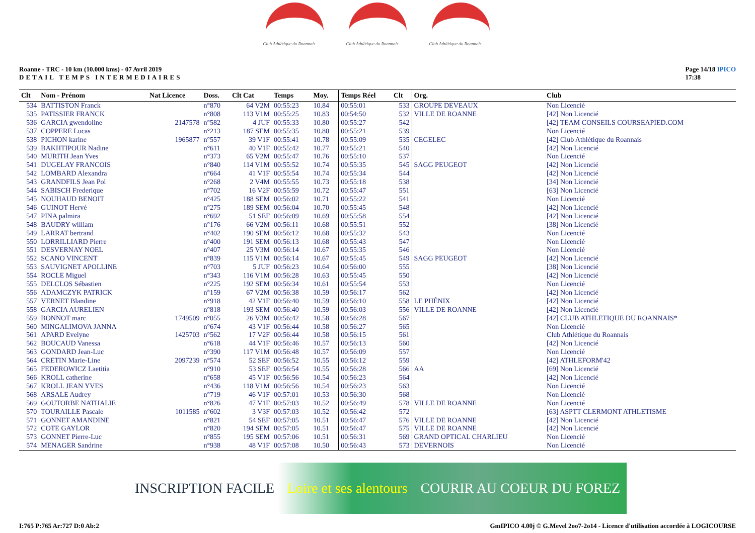Club Athlétique du Roannais
Club Athlétique du Roannais
Club Athlétique du Roannais
Roanne - TRC - 10 km (10.000 kms) - 07 Avril 2019
DETAIL TEMPS INTERMEDIAIRES
Page 14/18 IPICO
17:38
| Clt | Nom - Prénom | Nat Licence | Doss. | Clt Cat | Temps | Moy. | Temps Réel | Clt | Org. | Club |
| --- | --- | --- | --- | --- | --- | --- | --- | --- | --- | --- |
| 534 | BATTISTON Franck | | n°870 | 64 V2M | 00:55:23 | 10.84 | 00:55:01 | 533 | GROUPE DEVEAUX | Non Licencié |
| 535 | PATISSIER FRANCK | | n°808 | 113 V1M | 00:55:25 | 10.83 | 00:54:50 | 532 | VILLE DE ROANNE | [42] Non Licencié |
| 536 | GARCIA gwendoline | 2147578 | n°582 | 4 JUF | 00:55:33 | 10.80 | 00:55:27 | 542 | | [42] TEAM CONSEILS COURSEAPIED.COM |
| 537 | COPPERE Lucas | | n°213 | 187 SEM | 00:55:35 | 10.80 | 00:55:21 | 539 | | Non Licencié |
| 538 | PICHON karine | 1965877 | n°557 | 39 V1F | 00:55:41 | 10.78 | 00:55:09 | 535 | CEGELEC | [42] Club Athlétique du Roannais |
| 539 | BAKHTIPOUR Nadine | | n°611 | 40 V1F | 00:55:42 | 10.77 | 00:55:21 | 540 | | [42] Non Licencié |
| 540 | MURITH Jean Yves | | n°373 | 65 V2M | 00:55:47 | 10.76 | 00:55:10 | 537 | | Non Licencié |
| 541 | DUGELAY FRANCOIS | | n°840 | 114 V1M | 00:55:52 | 10.74 | 00:55:35 | 545 | SAGG PEUGEOT | [42] Non Licencié |
| 542 | LOMBARD Alexandra | | n°664 | 41 V1F | 00:55:54 | 10.74 | 00:55:34 | 544 | | [42] Non Licencié |
| 543 | GRANDFILS Jean Pol | | n°268 | 2 V4M | 00:55:55 | 10.73 | 00:55:18 | 538 | | [34] Non Licencié |
| 544 | SABISCH Frederique | | n°702 | 16 V2F | 00:55:59 | 10.72 | 00:55:47 | 551 | | [63] Non Licencié |
| 545 | NOUHAUD BENOIT | | n°425 | 188 SEM | 00:56:02 | 10.71 | 00:55:22 | 541 | | Non Licencié |
| 546 | GUINOT Hervé | | n°275 | 189 SEM | 00:56:04 | 10.70 | 00:55:45 | 548 | | [42] Non Licencié |
| 547 | PINA palmira | | n°692 | 51 SEF | 00:56:09 | 10.69 | 00:55:58 | 554 | | [42] Non Licencié |
| 548 | BAUDRY william | | n°176 | 66 V2M | 00:56:11 | 10.68 | 00:55:51 | 552 | | [38] Non Licencié |
| 549 | LARRAT bertrand | | n°402 | 190 SEM | 00:56:12 | 10.68 | 00:55:32 | 543 | | Non Licencié |
| 550 | LORRILLIARD Pierre | | n°400 | 191 SEM | 00:56:13 | 10.68 | 00:55:43 | 547 | | Non Licencié |
| 551 | DESVERNAY NOEL | | n°407 | 25 V3M | 00:56:14 | 10.67 | 00:55:35 | 546 | | Non Licencié |
| 552 | SCANO VINCENT | | n°839 | 115 V1M | 00:56:14 | 10.67 | 00:55:45 | 549 | SAGG PEUGEOT | [42] Non Licencié |
| 553 | SAUVIGNET APOLLINE | | n°703 | 5 JUF | 00:56:23 | 10.64 | 00:56:00 | 555 | | [38] Non Licencié |
| 554 | ROCLE Miguel | | n°343 | 116 V1M | 00:56:28 | 10.63 | 00:55:45 | 550 | | [42] Non Licencié |
| 555 | DELCLOS Sébastien | | n°225 | 192 SEM | 00:56:34 | 10.61 | 00:55:54 | 553 | | Non Licencié |
| 556 | ADAMCZYK PATRICK | | n°159 | 67 V2M | 00:56:38 | 10.59 | 00:56:17 | 562 | | [42] Non Licencié |
| 557 | VERNET Blandine | | n°918 | 42 V1F | 00:56:40 | 10.59 | 00:56:10 | 558 | LE PHÉNIX | [42] Non Licencié |
| 558 | GARCIA AURELIEN | | n°818 | 193 SEM | 00:56:40 | 10.59 | 00:56:03 | 556 | VILLE DE ROANNE | [42] Non Licencié |
| 559 | BONNOT marc | 1749509 | n°055 | 26 V3M | 00:56:42 | 10.58 | 00:56:28 | 567 | | [42] CLUB ATHLETIQUE DU ROANNAIS* |
| 560 | MINGALIMOVA JANNA | | n°674 | 43 V1F | 00:56:44 | 10.58 | 00:56:27 | 565 | | Non Licencié |
| 561 | APARD Evelyne | 1425703 | n°562 | 17 V2F | 00:56:44 | 10.58 | 00:56:15 | 561 | | Club Athlétique du Roannais |
| 562 | BOUCAUD Vanessa | | n°618 | 44 V1F | 00:56:46 | 10.57 | 00:56:13 | 560 | | [42] Non Licencié |
| 563 | GONDARD Jean-Luc | | n°390 | 117 V1M | 00:56:48 | 10.57 | 00:56:09 | 557 | | Non Licencié |
| 564 | CRETIN Marie-Line | 2097239 | n°574 | 52 SEF | 00:56:52 | 10.55 | 00:56:12 | 559 | | [42] ATHLEFORM'42 |
| 565 | FEDEROWICZ Laetitia | | n°910 | 53 SEF | 00:56:54 | 10.55 | 00:56:28 | 566 | AA | [69] Non Licencié |
| 566 | KROLL catherine | | n°658 | 45 V1F | 00:56:56 | 10.54 | 00:56:23 | 564 | | [42] Non Licencié |
| 567 | KROLL JEAN YVES | | n°436 | 118 V1M | 00:56:56 | 10.54 | 00:56:23 | 563 | | Non Licencié |
| 568 | ARSALE Audrey | | n°719 | 46 V1F | 00:57:01 | 10.53 | 00:56:30 | 568 | | Non Licencié |
| 569 | GOUTORBE NATHALIE | | n°826 | 47 V1F | 00:57:03 | 10.52 | 00:56:49 | 578 | VILLE DE ROANNE | Non Licencié |
| 570 | TOURAILLE Pascale | 1011585 | n°602 | 3 V3F | 00:57:03 | 10.52 | 00:56:42 | 572 | | [63] ASPTT CLERMONT ATHLETISME |
| 571 | GONNET AMANDINE | | n°821 | 54 SEF | 00:57:05 | 10.51 | 00:56:47 | 576 | VILLE DE ROANNE | [42] Non Licencié |
| 572 | COTE GAYLOR | | n°820 | 194 SEM | 00:57:05 | 10.51 | 00:56:47 | 575 | VILLE DE ROANNE | [42] Non Licencié |
| 573 | GONNET Pierre-Luc | | n°855 | 195 SEM | 00:57:06 | 10.51 | 00:56:31 | 569 | GRAND OPTICAL CHARLIEU | Non Licencié |
| 574 | MENAGER Sandrine | | n°938 | 48 V1F | 00:57:08 | 10.50 | 00:56:43 | 573 | DEVERNOIS | Non Licencié |
INSCRIPTION FACILE Loire et ses alentours COURIR AU COEUR DU FOREZ
I:765 P:765 Ar:727 D:0 Ab:2 GmIPICO 4.00j © G.Mevel 2oo7-2o14 - Licence d'utilisation accordée à LOGICOURSE